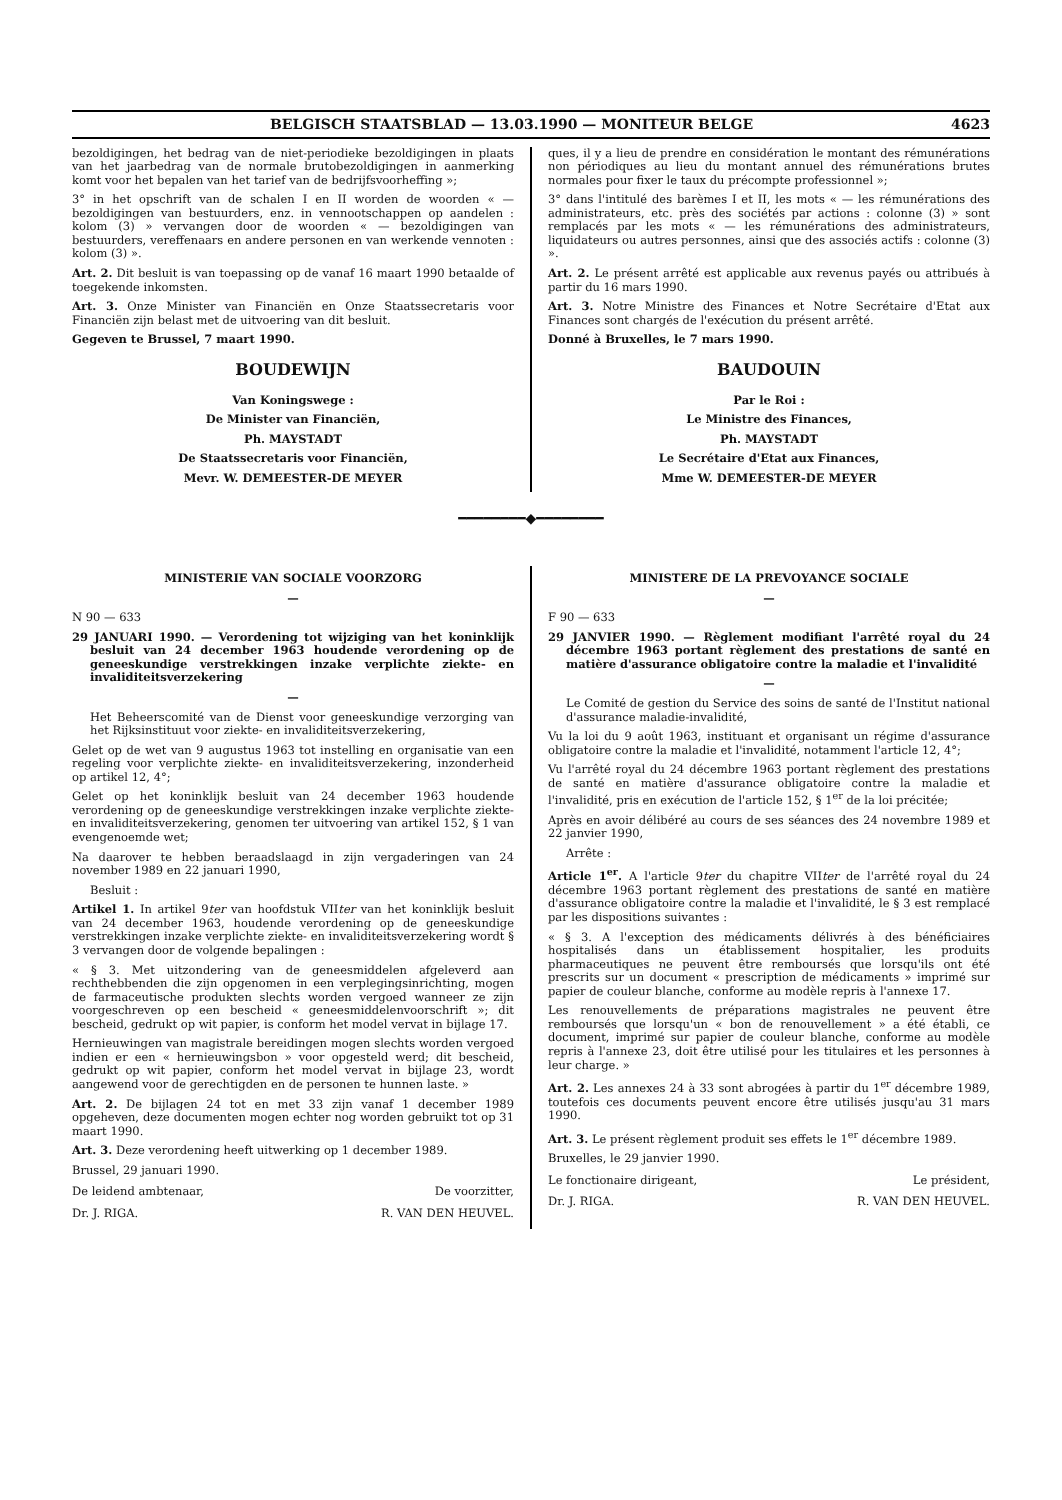BELGISCH STAATSBLAD — 13.03.1990 — MONITEUR BELGE 4623
bezoldigingen, het bedrag van de niet-periodieke bezoldigingen in plaats van het jaarbedrag van de normale brutobezoldigingen in aanmerking komt voor het bepalen van het tarief van de bedrijfsvoorheffing »;
3° in het opschrift van de schalen I en II worden de woorden « — bezoldigingen van bestuurders, enz. in vennootschappen op aandelen : kolom (3) » vervangen door de woorden « — bezoldigingen van bestuurders, vereffenaars en andere personen en van werkende vennoten : kolom (3) ».
Art. 2. Dit besluit is van toepassing op de vanaf 16 maart 1990 betaalde of toegekende inkomsten.
Art. 3. Onze Minister van Financiën en Onze Staatssecretaris voor Financiën zijn belast met de uitvoering van dit besluit.
Gegeven te Brussel, 7 maart 1990.
BOUDEWIJN
Van Koningswege :
De Minister van Financiën,
Ph. MAYSTADT
De Staatssecretaris voor Financiën,
Mevr. W. DEMEESTER-DE MEYER
ques, il y a lieu de prendre en considération le montant des rémunérations non périodiques au lieu du montant annuel des rémunérations brutes normales pour fixer le taux du précompte professionnel »;
3° dans l'intitulé des barèmes I et II, les mots « — les rémunérations des administrateurs, etc. près des sociétés par actions : colonne (3) » sont remplacés par les mots « — les rémunérations des administrateurs, liquidateurs ou autres personnes, ainsi que des associés actifs : colonne (3) ».
Art. 2. Le présent arrêté est applicable aux revenus payés ou attribués à partir du 16 mars 1990.
Art. 3. Notre Ministre des Finances et Notre Secrétaire d'Etat aux Finances sont chargés de l'exécution du présent arrêté.
Donné à Bruxelles, le 7 mars 1990.
BAUDOUIN
Par le Roi :
Le Ministre des Finances,
Ph. MAYSTADT
Le Secrétaire d'Etat aux Finances,
Mme W. DEMEESTER-DE MEYER
━━━━━━━━◆━━━━━━━━
MINISTERIE VAN SOCIALE VOORZORG
—
N 90 — 633
29 JANUARI 1990. — Verordening tot wijziging van het koninklijk besluit van 24 december 1963 houdende verordening op de geneeskundige verstrekkingen inzake verplichte ziekte- en invaliditeitsverzekering
—
Het Beheerscomité van de Dienst voor geneeskundige verzorging van het Rijksinstituut voor ziekte- en invaliditeitsverzekering,
Gelet op de wet van 9 augustus 1963 tot instelling en organisatie van een regeling voor verplichte ziekte- en invaliditeitsverzekering, inzonderheid op artikel 12, 4°;
Gelet op het koninklijk besluit van 24 december 1963 houdende verordening op de geneeskundige verstrekkingen inzake verplichte ziekte- en invaliditeitsverzekering, genomen ter uitvoering van artikel 152, § 1 van evengenoemde wet;
Na daarover te hebben beraadslaagd in zijn vergaderingen van 24 november 1989 en 22 januari 1990,
Besluit :
Artikel 1. In artikel 9ter van hoofdstuk VIIter van het koninklijk besluit van 24 december 1963, houdende verordening op de geneeskundige verstrekkingen inzake verplichte ziekte- en invaliditeitsverzekering wordt § 3 vervangen door de volgende bepalingen :
« § 3. Met uitzondering van de geneesmiddelen afgeleverd aan rechthebbenden die zijn opgenomen in een verplegingsinrichting, mogen de farmaceutische produkten slechts worden vergoed wanneer ze zijn voorgeschreven op een bescheid « geneesmiddelenvoorschrift »; dit bescheid, gedrukt op wit papier, is conform het model vervat in bijlage 17.
Hernieuwingen van magistrale bereidingen mogen slechts worden vergoed indien er een « hernieuwingsbon » voor opgesteld werd; dit bescheid, gedrukt op wit papier, conform het model vervat in bijlage 23, wordt aangewend voor de gerechtigden en de personen te hunnen laste. »
Art. 2. De bijlagen 24 tot en met 33 zijn vanaf 1 december 1989 opgeheven, deze documenten mogen echter nog worden gebruikt tot op 31 maart 1990.
Art. 3. Deze verordening heeft uitwerking op 1 december 1989.
Brussel, 29 januari 1990.
De leidend ambtenaar, De voorzitter,
Dr. J. RIGA. R. VAN DEN HEUVEL.
MINISTERE DE LA PREVOYANCE SOCIALE
—
F 90 — 633
29 JANVIER 1990. — Règlement modifiant l'arrêté royal du 24 décembre 1963 portant règlement des prestations de santé en matière d'assurance obligatoire contre la maladie et l'invalidité
—
Le Comité de gestion du Service des soins de santé de l'Institut national d'assurance maladie-invalidité,
Vu la loi du 9 août 1963, instituant et organisant un régime d'assurance obligatoire contre la maladie et l'invalidité, notamment l'article 12, 4°;
Vu l'arrêté royal du 24 décembre 1963 portant règlement des prestations de santé en matière d'assurance obligatoire contre la maladie et l'invalidité, pris en exécution de l'article 152, § 1<sup>er</sup> de la loi précitée;
Après en avoir délibéré au cours de ses séances des 24 novembre 1989 et 22 janvier 1990,
Arrête :
Article 1<sup>er</sup>. A l'article 9ter du chapitre VIIter de l'arrêté royal du 24 décembre 1963 portant règlement des prestations de santé en matière d'assurance obligatoire contre la maladie et l'invalidité, le § 3 est remplacé par les dispositions suivantes :
« § 3. A l'exception des médicaments délivrés à des bénéficiaires hospitalisés dans un établissement hospitalier, les produits pharmaceutiques ne peuvent être remboursés que lorsqu'ils ont été prescrits sur un document « prescription de médicaments » imprimé sur papier de couleur blanche, conforme au modèle repris à l'annexe 17.
Les renouvellements de préparations magistrales ne peuvent être remboursés que lorsqu'un « bon de renouvellement » a été établi, ce document, imprimé sur papier de couleur blanche, conforme au modèle repris à l'annexe 23, doit être utilisé pour les titulaires et les personnes à leur charge. »
Art. 2. Les annexes 24 à 33 sont abrogées à partir du 1<sup>er</sup> décembre 1989, toutefois ces documents peuvent encore être utilisés jusqu'au 31 mars 1990.
Art. 3. Le présent règlement produit ses effets le 1<sup>er</sup> décembre 1989.
Bruxelles, le 29 janvier 1990.
Le fonctionaire dirigeant, Le président,
Dr. J. RIGA. R. VAN DEN HEUVEL.